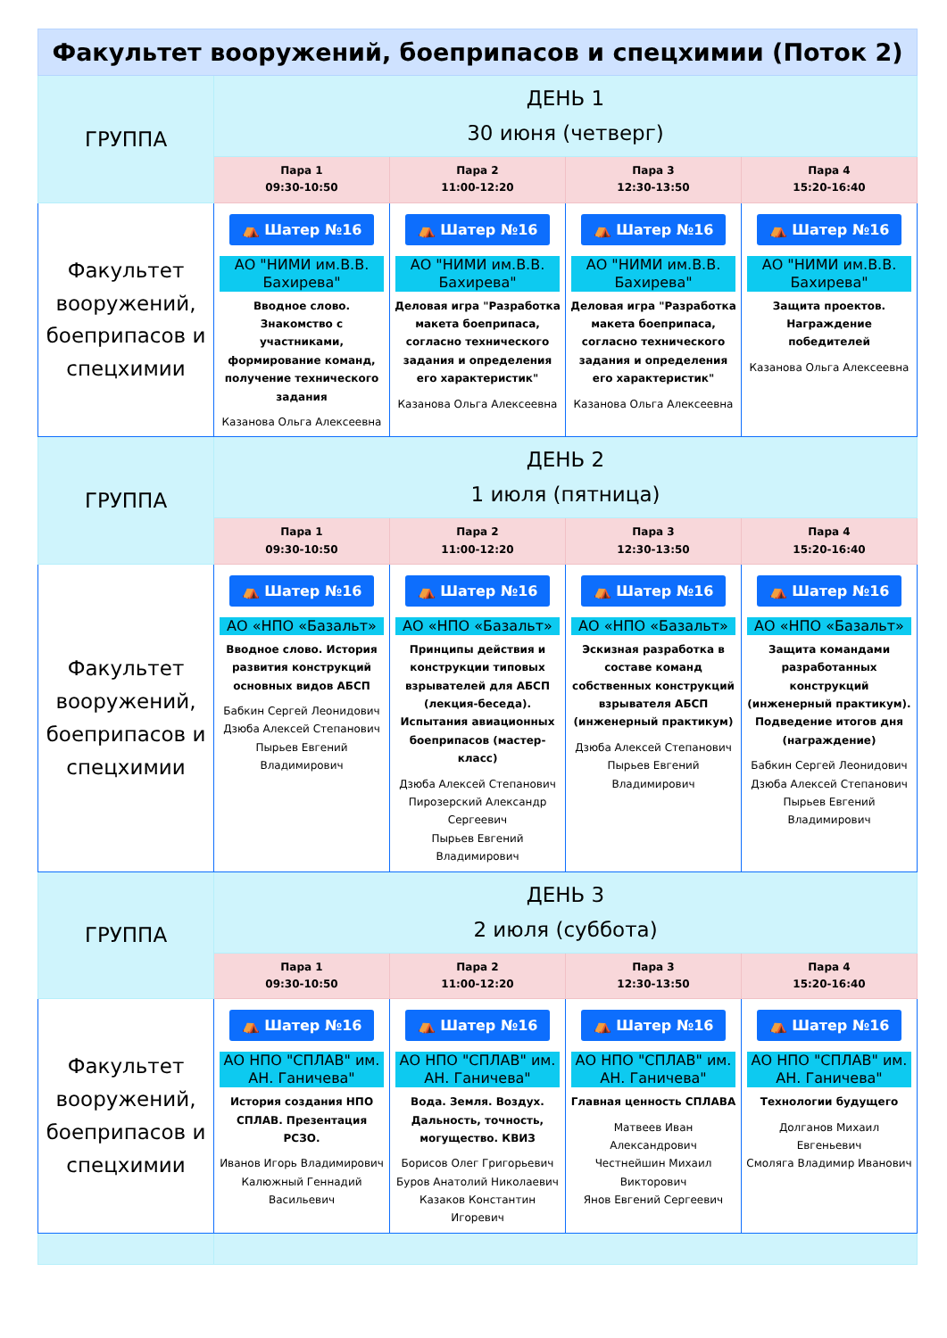| Факультет вооружений, боеприпасов и спецхимии (Поток 2) | | | | |
| --- | --- | --- | --- | --- |
| ГРУППА | ДЕНЬ 1 30 июня (четверг) | | | |
| | Пара 1 09:30-10:50 | Пара 2 11:00-12:20 | Пара 3 12:30-13:50 | Пара 4 15:20-16:40 |
| Факультет вооружений, боеприпасов и спецхимии | ⛺ Шатер №16 АО "НИМИ им.В.В. Бахирева" Вводное слово. Знакомство с участниками, формирование команд, получение технического задания Казанова Ольга Алексеевна | ⛺ Шатер №16 АО "НИМИ им.В.В. Бахирева" Деловая игра "Разработка макета боеприпаса, согласно технического задания и определения его характеристик" Казанова Ольга Алексеевна | ⛺ Шатер №16 АО "НИМИ им.В.В. Бахирева" Деловая игра "Разработка макета боеприпаса, согласно технического задания и определения его характеристик" Казанова Ольга Алексеевна | ⛺ Шатер №16 АО "НИМИ им.В.В. Бахирева" Защита проектов. Награждение победителей Казанова Ольга Алексеевна |
| ГРУППА | ДЕНЬ 2 1 июля (пятница) | | | |
| | Пара 1 09:30-10:50 | Пара 2 11:00-12:20 | Пара 3 12:30-13:50 | Пара 4 15:20-16:40 |
| Факультет вооружений, боеприпасов и спецхимии | ⛺ Шатер №16 АО «НПО «Базальт» Вводное слово. История развития конструкций основных видов АБСП Бабкин Сергей Леонидович Дзюба Алексей Степанович Пырьев Евгений Владимирович | ⛺ Шатер №16 АО «НПО «Базальт» Принципы действия и конструкции типовых взрывателей для АБСП (лекция-беседа). Испытания авиационных боеприпасов (мастер-класс) Дзюба Алексей Степанович Пирозерский Александр Сергеевич Пырьев Евгений Владимирович | ⛺ Шатер №16 АО «НПО «Базальт» Эскизная разработка в составе команд собственных конструкций взрывателя АБСП (инженерный практикум) Дзюба Алексей Степанович Пырьев Евгений Владимирович | ⛺ Шатер №16 АО «НПО «Базальт» Защита командами разработанных конструкций (инженерный практикум). Подведение итогов дня (награждение) Бабкин Сергей Леонидович Дзюба Алексей Степанович Пырьев Евгений Владимирович |
| ГРУППА | ДЕНЬ 3 2 июля (суббота) | | | |
| | Пара 1 09:30-10:50 | Пара 2 11:00-12:20 | Пара 3 12:30-13:50 | Пара 4 15:20-16:40 |
| Факультет вооружений, боеприпасов и спецхимии | ⛺ Шатер №16 АО НПО "СПЛАВ" им. АН. Ганичева" История создания НПО СПЛАВ. Презентация РСЗО. Иванов Игорь Владимирович Калюжный Геннадий Васильевич | ⛺ Шатер №16 АО НПО "СПЛАВ" им. АН. Ганичева" Вода. Земля. Воздух. Дальность, точность, могущество. КВИЗ Борисов Олег Григорьевич Буров Анатолий Николаевич Казаков Константин Игоревич | ⛺ Шатер №16 АО НПО "СПЛАВ" им. АН. Ганичева" Главная ценность СПЛАВА Матвеев Иван Александрович Честнейшин Михаил Викторович Янов Евгений Сергеевич | ⛺ Шатер №16 АО НПО "СПЛАВ" им. АН. Ганичева" Технологии будущего Долганов Михаил Евгеньевич Смоляга Владимир Иванович |